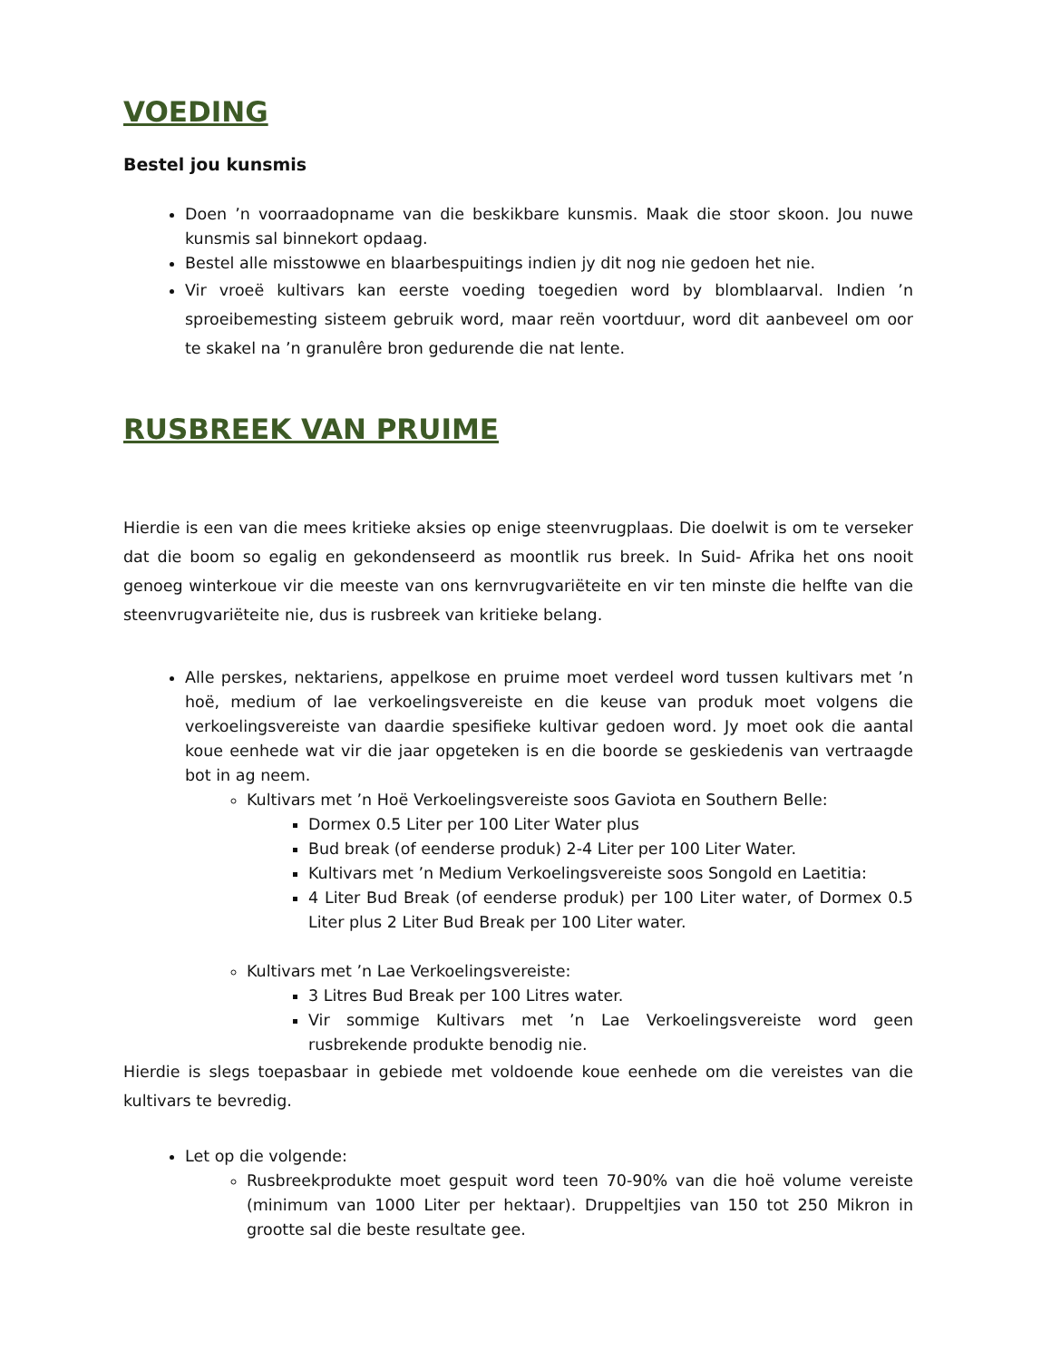VOEDING
Bestel jou kunsmis
Doen ’n voorraadopname van die beskikbare kunsmis. Maak die stoor skoon. Jou nuwe kunsmis sal binnekort opdaag.
Bestel alle misstowwe en blaarbespuitings indien jy dit nog nie gedoen het nie.
Vir vroeë kultivars kan eerste voeding toegedien word by blomblaarval. Indien ’n sproeibemesting sisteem gebruik word, maar reën voortduur, word dit aanbeveel om oor te skakel na ’n granulêre bron gedurende die nat lente.
RUSBREEK VAN PRUIME
Hierdie is een van die mees kritieke aksies op enige steenvrugplaas. Die doelwit is om te verseker dat die boom so egalig en gekondenseerd as moontlik rus breek. In Suid- Afrika het ons nooit genoeg winterkoue vir die meeste van ons kernvrugvariëteite en vir ten minste die helfte van die steenvrugvariëteite nie, dus is rusbreek van kritieke belang.
Alle perskes, nektariens, appelkose en pruime moet verdeel word tussen kultivars met ’n hoë, medium of lae verkoelingsvereiste en die keuse van produk moet volgens die verkoelingsvereiste van daardie spesifieke kultivar gedoen word. Jy moet ook die aantal koue eenhede wat vir die jaar opgeteken is en die boorde se geskiedenis van vertraagde bot in ag neem.
Kultivars met ’n Hoë Verkoelingsvereiste soos Gaviota en Southern Belle:
Dormex 0.5 Liter per 100 Liter Water plus
Bud break (of eenderse produk) 2-4 Liter per 100 Liter Water.
Kultivars met ’n Medium Verkoelingsvereiste soos Songold en Laetitia:
4 Liter Bud Break (of eenderse produk) per 100 Liter water, of Dormex 0.5 Liter plus 2 Liter Bud Break per 100 Liter water.
Kultivars met ’n Lae Verkoelingsvereiste:
3 Litres Bud Break per 100 Litres water.
Vir sommige Kultivars met ’n Lae Verkoelingsvereiste word geen rusbrekende produkte benodig nie.
Hierdie is slegs toepasbaar in gebiede met voldoende koue eenhede om die vereistes van die kultivars te bevredig.
Let op die volgende:
Rusbreekprodukte moet gespuit word teen 70-90% van die hoë volume vereiste (minimum van 1000 Liter per hektaar). Druppeltjies van 150 tot 250 Mikron in grootte sal die beste resultate gee.